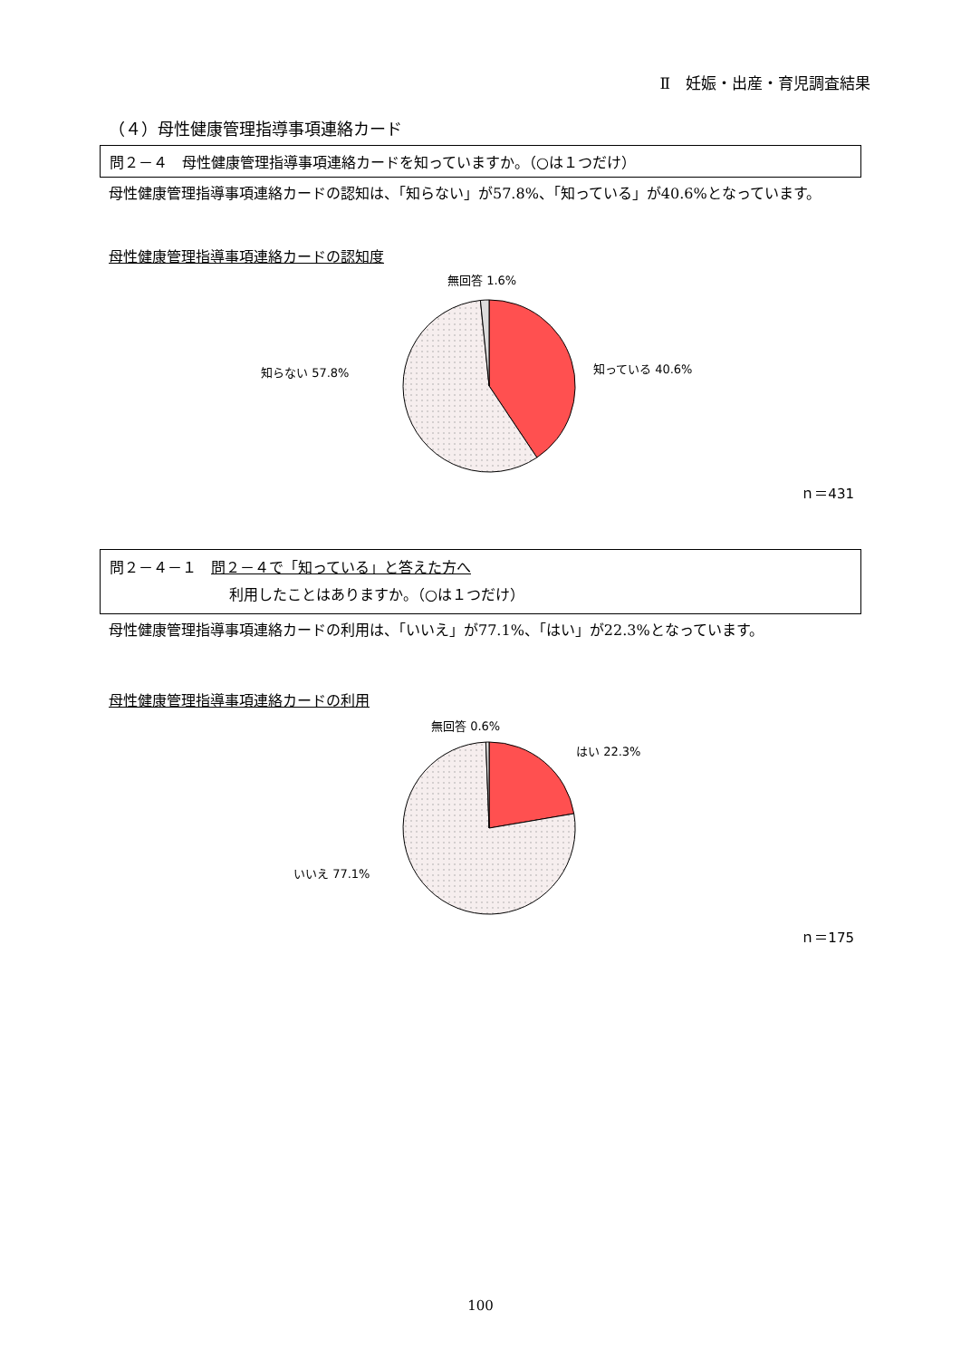Ⅱ　妊娠・出産・育児調査結果
（４）母性健康管理指導事項連絡カード
問２－４　母性健康管理指導事項連絡カードを知っていますか。（○は１つだけ）
母性健康管理指導事項連絡カードの認知は、「知らない」が57.8%、「知っている」が40.6%となっています。
母性健康管理指導事項連絡カードの認知度
無回答 1.6%
知らない 57.8%
知っている 40.6%
ｎ＝431
問２－４－１　問２－４で「知っている」と答えた方へ
利用したことはありますか。（○は１つだけ）
母性健康管理指導事項連絡カードの利用は、「いいえ」が77.1%、「はい」が22.3%となっています。
母性健康管理指導事項連絡カードの利用
無回答 0.6%
はい 22.3%
いいえ 77.1%
ｎ＝175
100